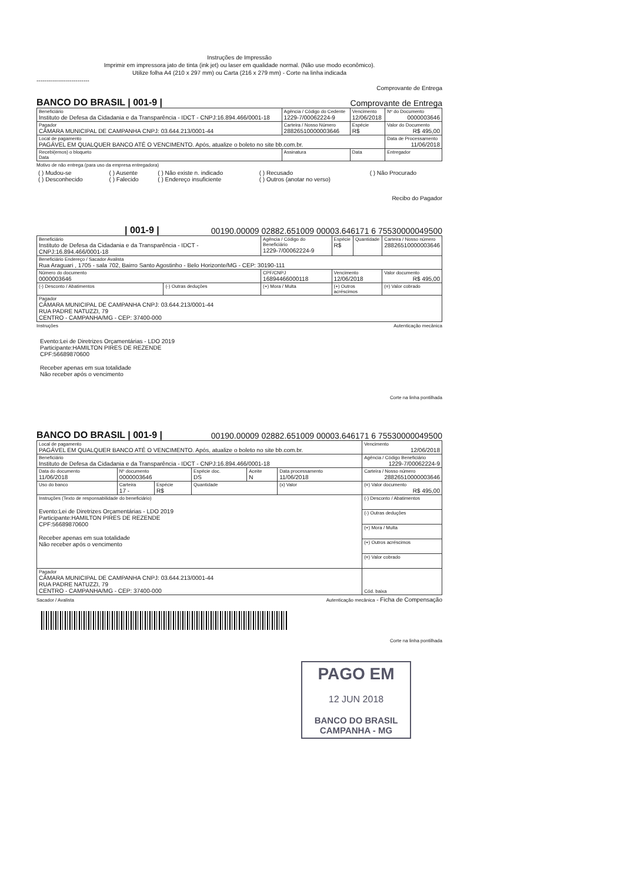Instruções de Impressão
Imprimir em impressora jato de tinta (ink jet) ou laser em qualidade normal. (Não use modo econômico).
Utilize folha A4 (210 x 297 mm) ou Carta (216 x 279 mm) - Corte na linha indicada
---------------------------
Comprovante de Entrega
BANCO DO BRASIL | 001-9 | Comprovante de Entrega
| Beneficiário Instituto de Defesa da Cidadania e da Transparência - IDCT - CNPJ:16.894.466/0001-18 | Agência / Código do Cedente 1229-7/00062224-9 | Vencimento 12/06/2018 | Nº do Documento 0000003646 |
| Pagador CÂMARA MUNICIPAL DE CAMPANHA CNPJ: 03.644.213/0001-44 | Carteira / Nosso Número 28826510000003646 | Espécie R$ | Valor do Documento R$ 495,00 |
| Local de pagamento PAGÁVEL EM QUALQUER BANCO ATÉ O VENCIMENTO. Após, atualize o boleto no site bb.com.br. | | | Data de Processamento 11/06/2018 |
| Recebi(emos) o bloqueto Data | Assinatura | Data | Entregador |
Motivo de não entrega (para uso da empresa entregadora)
| ( ) Mudou-se ( ) Desconhecido | ( ) Ausente ( ) Falecido | ( ) Não existe n. indicado ( ) Endereço insuficiente | ( ) Recusado ( ) Outros (anotar no verso) | ( ) Não Procurado |
Recibo do Pagador
| 001-9 | 00190.00009 02882.651009 00003.646171 6 75530000049500
| Beneficiário Instituto de Defesa da Cidadania e da Transparência - IDCT - CNPJ:16.894.466/0001-18 | | Agência / Código do Beneficiário 1229-7/00062224-9 | Espécie R$ | Quantidade | Carteira / Nosso número 28826510000003646 |
| Beneficiário Endereço / Sacador Avalista Rua Araguari , 1705 - sala 702, Bairro Santo Agostinho - Belo Horizonte/MG - CEP: 30190-111 | | | | | |
| Número do documento 0000003646 | | CPF/CNPJ 16894466000118 | Vencimento 12/06/2018 | | Valor documento R$ 495,00 |
| (-) Desconto / Abatimentos | (-) Outras deduções | (+) Mora / Multa | (+) Outros acréscimos | | (=) Valor cobrado |
| Pagador CÂMARA MUNICIPAL DE CAMPANHA CNPJ: 03.644.213/0001-44 RUA PADRE NATUZZI, 79 CENTRO - CAMPANHA/MG - CEP: 37400-000 | | | | | |
Instruções Autenticação mecânica
Evento:Lei de Diretrizes Orçamentárias - LDO 2019
Participante:HAMILTON PIRES DE REZENDE
CPF:56689870600
Receber apenas em sua totalidade
Não receber após o vencimento
Corte na linha pontilhada
BANCO DO BRASIL | 001-9 | 00190.00009 02882.651009 00003.646171 6 75530000049500
| Local de pagamento PAGÁVEL EM QUALQUER BANCO ATÉ O VENCIMENTO. Após, atualize o boleto no site bb.com.br. | | | | | | | Vencimento 12/06/2018 |
| Beneficiário Instituto de Defesa da Cidadania e da Transparência - IDCT - CNPJ:16.894.466/0001-18 | | | | | | | Agência / Código Beneficiário 1229-7/00062224-9 |
| Data do documento 11/06/2018 | Nº documento 0000003646 | | | Espécie doc. DS | Aceite N | Data processamento 11/06/2018 | Carteira / Nosso número 28826510000003646 |
| Uso do banco | Carteira 17 - | Espécie R$ | Quantidade | | | (x) Valor | (=) Valor documento R$ 495,00 |
| Instruções (Texto de responsabilidade do beneficiário) Evento:Lei de Diretrizes Orçamentárias - LDO 2019 Participante:HAMILTON PIRES DE REZENDE CPF:56689870600 Receber apenas em sua totalidade Não receber após o vencimento | | | | | | | (-) Desconto / Abatimentos |
| | | | | | | | (-) Outras deduções |
| | | | | | | | (+) Mora / Multa |
| | | | | | | | (+) Outros acréscimos |
| | | | | | | | (=) Valor cobrado |
| Pagador CÂMARA MUNICIPAL DE CAMPANHA CNPJ: 03.644.213/0001-44 RUA PADRE NATUZZI, 79 CENTRO - CAMPANHA/MG - CEP: 37400-000 | | | | | | | Cód. baixa |
Sacador / Avalista Autenticação mecânica - Ficha de Compensação
Corte na linha pontilhada
PAGO EM
12 JUN 2018
BANCO DO BRASIL
CAMPANHA - MG